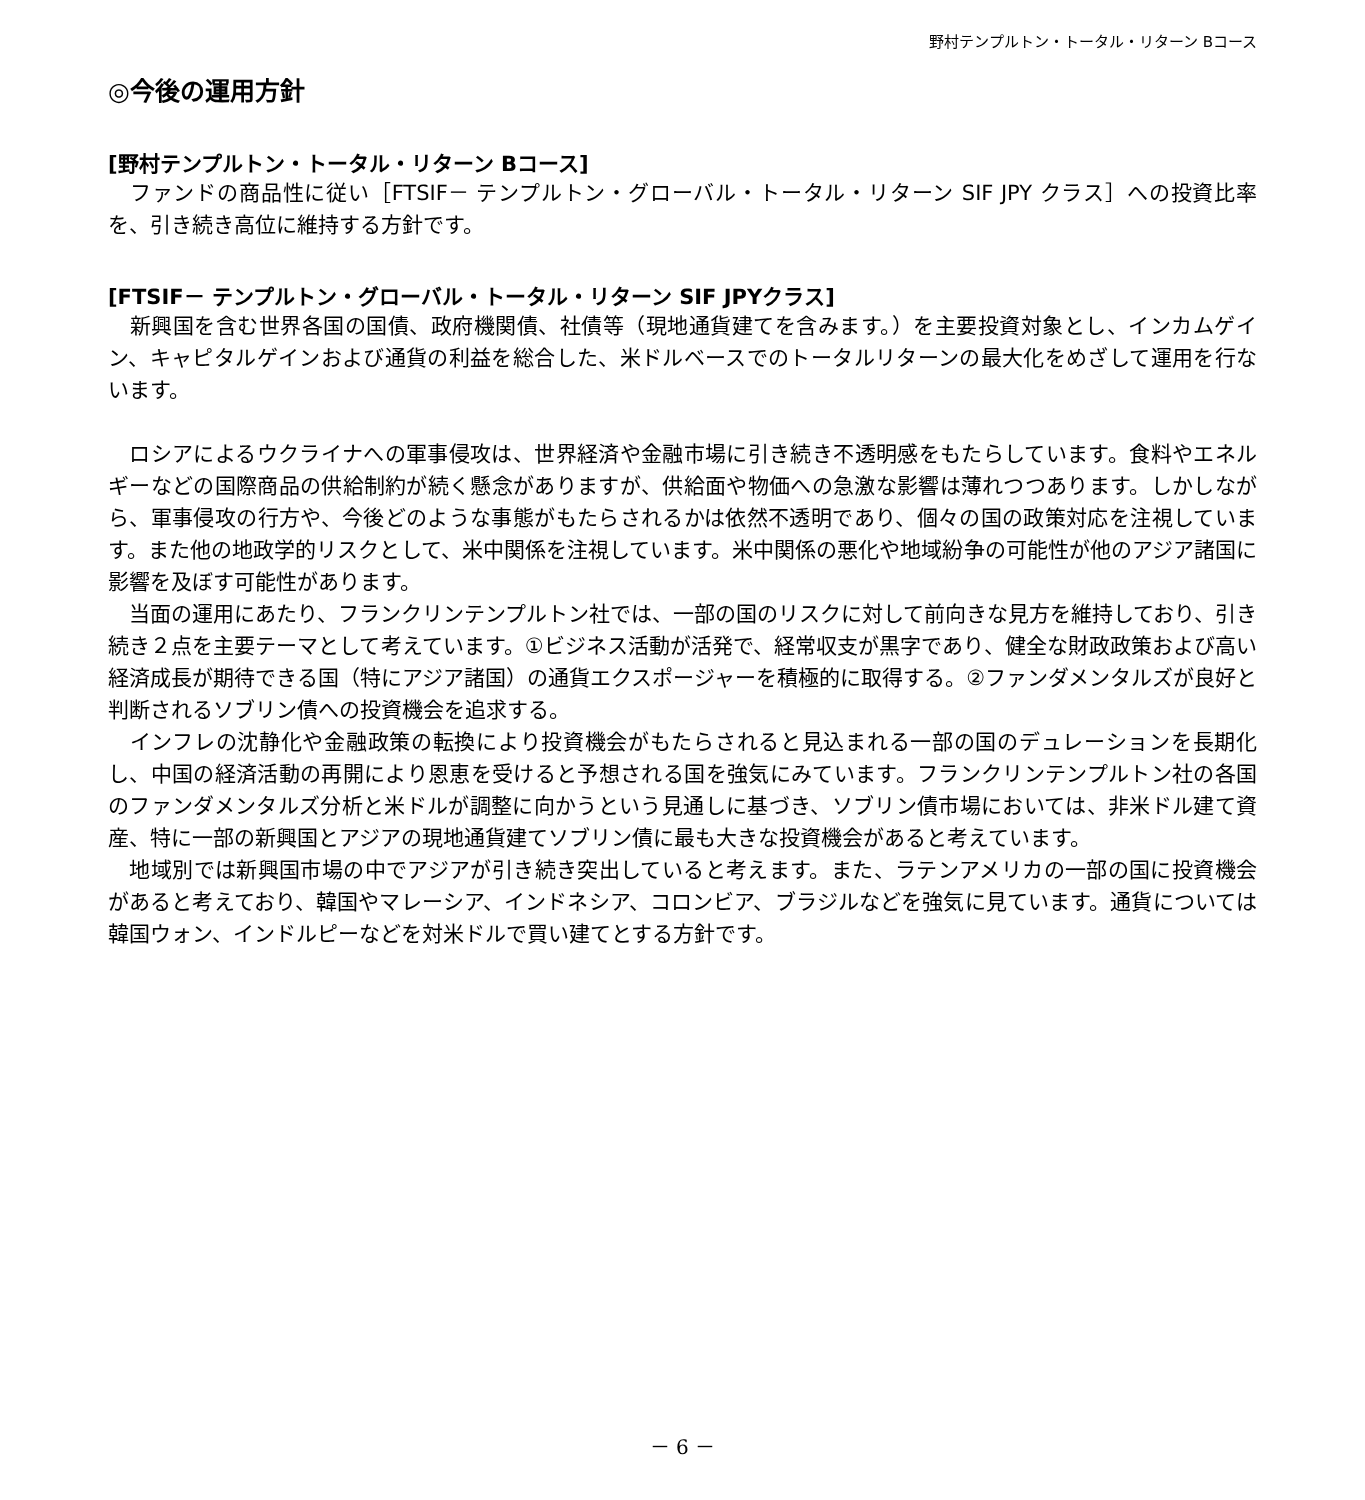野村テンプルトン・トータル・リターン Bコース
◎今後の運用方針
[野村テンプルトン・トータル・リターン Bコース]
　ファンドの商品性に従い［FTSIF－ テンプルトン・グローバル・トータル・リターン SIF JPY クラス］への投資比率を、引き続き高位に維持する方針です。
[FTSIF－ テンプルトン・グローバル・トータル・リターン SIF JPYクラス]
　新興国を含む世界各国の国債、政府機関債、社債等（現地通貨建てを含みます。）を主要投資対象とし、インカムゲイン、キャピタルゲインおよび通貨の利益を総合した、米ドルベースでのトータルリターンの最大化をめざして運用を行ないます。
　ロシアによるウクライナへの軍事侵攻は、世界経済や金融市場に引き続き不透明感をもたらしています。食料やエネルギーなどの国際商品の供給制約が続く懸念がありますが、供給面や物価への急激な影響は薄れつつあります。しかしながら、軍事侵攻の行方や、今後どのような事態がもたらされるかは依然不透明であり、個々の国の政策対応を注視しています。また他の地政学的リスクとして、米中関係を注視しています。米中関係の悪化や地域紛争の可能性が他のアジア諸国に影響を及ぼす可能性があります。
　当面の運用にあたり、フランクリンテンプルトン社では、一部の国のリスクに対して前向きな見方を維持しており、引き続き２点を主要テーマとして考えています。①ビジネス活動が活発で、経常収支が黒字であり、健全な財政政策および高い経済成長が期待できる国（特にアジア諸国）の通貨エクスポージャーを積極的に取得する。②ファンダメンタルズが良好と判断されるソブリン債への投資機会を追求する。
　インフレの沈静化や金融政策の転換により投資機会がもたらされると見込まれる一部の国のデュレーションを長期化し、中国の経済活動の再開により恩恵を受けると予想される国を強気にみています。フランクリンテンプルトン社の各国のファンダメンタルズ分析と米ドルが調整に向かうという見通しに基づき、ソブリン債市場においては、非米ドル建て資産、特に一部の新興国とアジアの現地通貨建てソブリン債に最も大きな投資機会があると考えています。
　地域別では新興国市場の中でアジアが引き続き突出していると考えます。また、ラテンアメリカの一部の国に投資機会があると考えており、韓国やマレーシア、インドネシア、コロンビア、ブラジルなどを強気に見ています。通貨については韓国ウォン、インドルピーなどを対米ドルで買い建てとする方針です。
－ 6 －